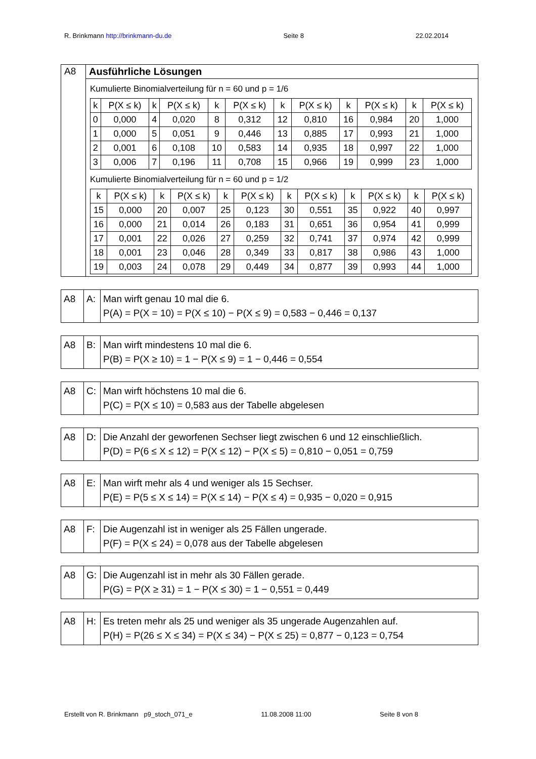R. Brinkmann http://brinkmann-du.de Seite 8 22.02.2014
| A8 | Ausführliche Lösungen Kumulierte Binomialverteilung für n = 60 und p = 1/6 / k / P(X ≤ k) / k / P(X ≤ k) / k / P(X ≤ k) / k / P(X ≤ k) / k / P(X ≤ k) / k / P(X ≤ k) / / 0 / 0,000 / 4 / 0,020 / 8 / 0,312 / 12 / 0,810 / 16 / 0,984 / 20 / 1,000 / / 1 / 0,000 / 5 / 0,051 / 9 / 0,446 / 13 / 0,885 / 17 / 0,993 / 21 / 1,000 / / 2 / 0,001 / 6 / 0,108 / 10 / 0,583 / 14 / 0,935 / 18 / 0,997 / 22 / 1,000 / / 3 / 0,006 / 7 / 0,196 / 11 / 0,708 / 15 / 0,966 / 19 / 0,999 / 23 / 1,000 / Kumulierte Binomialverteilung für n = 60 und p = 1/2 / k / P(X ≤ k) / k / P(X ≤ k) / k / P(X ≤ k) / k / P(X ≤ k) / k / P(X ≤ k) / k / P(X ≤ k) / / 15 / 0,000 / 20 / 0,007 / 25 / 0,123 / 30 / 0,551 / 35 / 0,922 / 40 / 0,997 / / 16 / 0,000 / 21 / 0,014 / 26 / 0,183 / 31 / 0,651 / 36 / 0,954 / 41 / 0,999 / / 17 / 0,001 / 22 / 0,026 / 27 / 0,259 / 32 / 0,741 / 37 / 0,974 / 42 / 0,999 / / 18 / 0,001 / 23 / 0,046 / 28 / 0,349 / 33 / 0,817 / 38 / 0,986 / 43 / 1,000 / / 19 / 0,003 / 24 / 0,078 / 29 / 0,449 / 34 / 0,877 / 39 / 0,993 / 44 / 1,000 / |
| A8 | A: | Man wirft genau 10 mal die 6. P(A) = P(X = 10) = P(X ≤ 10) − P(X ≤ 9) = 0,583 − 0,446 = 0,137 |
| A8 | B: | Man wirft mindestens 10 mal die 6. P(B) = P(X ≥ 10) = 1 − P(X ≤ 9) = 1 − 0,446 = 0,554 |
| A8 | C: | Man wirft höchstens 10 mal die 6. P(C) = P(X ≤ 10) = 0,583 aus der Tabelle abgelesen |
| A8 | D: | Die Anzahl der geworfenen Sechser liegt zwischen 6 und 12 einschließlich. P(D) = P(6 ≤ X ≤ 12) = P(X ≤ 12) − P(X ≤ 5) = 0,810 − 0,051 = 0,759 |
| A8 | E: | Man wirft mehr als 4 und weniger als 15 Sechser. P(E) = P(5 ≤ X ≤ 14) = P(X ≤ 14) − P(X ≤ 4) = 0,935 − 0,020 = 0,915 |
| A8 | F: | Die Augenzahl ist in weniger als 25 Fällen ungerade. P(F) = P(X ≤ 24) = 0,078 aus der Tabelle abgelesen |
| A8 | G: | Die Augenzahl ist in mehr als 30 Fällen gerade. P(G) = P(X ≥ 31) = 1 − P(X ≤ 30) = 1 − 0,551 = 0,449 |
| A8 | H: | Es treten mehr als 25 und weniger als 35 ungerade Augenzahlen auf. P(H) = P(26 ≤ X ≤ 34) = P(X ≤ 34) − P(X ≤ 25) = 0,877 − 0,123 = 0,754 |
Erstellt von R. Brinkmann p9_stoch_071_e 11.08.2008 11:00 Seite 8 von 8